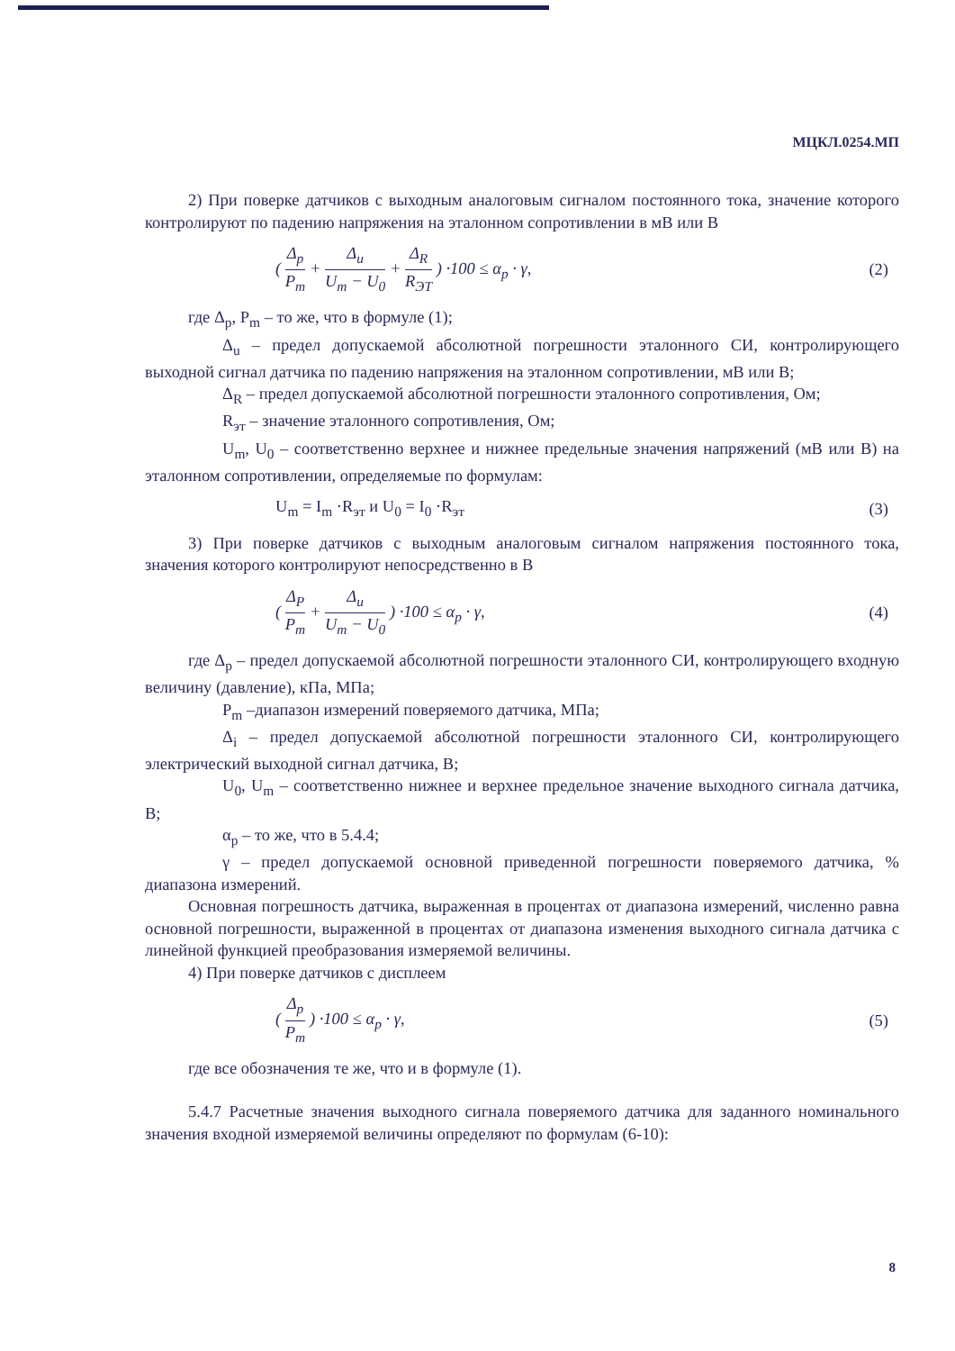МЦКЛ.0254.МП
2) При поверке датчиков с выходным аналоговым сигналом постоянного тока, значение которого контролируют по падению напряжения на эталонном сопротивлении в мВ или В
( Δ<sub>p</sub> P<sub>m</sub> + Δ<sub>u</sub> U<sub>m</sub> − U<sub>0</sub> + Δ<sub>R</sub> R<sub>ЭТ</sub> ) ·100 ≤ α<sub>p</sub> · γ,
(2)
где Δ<sub>p</sub>, P<sub>m</sub> – то же, что в формуле (1);
Δ<sub>u</sub> – предел допускаемой абсолютной погрешности эталонного СИ, контролирующего выходной сигнал датчика по падению напряжения на эталонном сопротивлении, мВ или В;
Δ<sub>R</sub> – предел допускаемой абсолютной погрешности эталонного сопротивления, Ом;
R<sub>эт</sub> – значение эталонного сопротивления, Ом;
U<sub>m</sub>, U<sub>0</sub> – соответственно верхнее и нижнее предельные значения напряжений (мВ или В) на эталонном сопротивлении, определяемые по формулам:
U<sub>m</sub> = I<sub>m</sub> ·R<sub>эт</sub> и U<sub>0</sub> = I<sub>0</sub> ·R<sub>эт</sub> (3)
3) При поверке датчиков с выходным аналоговым сигналом напряжения постоянного тока, значения которого контролируют непосредственно в В
( Δ<sub>P</sub> P<sub>m</sub> + Δ<sub>u</sub> U<sub>m</sub> − U<sub>0</sub> ) ·100 ≤ α<sub>p</sub> · γ,
(4)
где Δ<sub>p</sub> – предел допускаемой абсолютной погрешности эталонного СИ, контролирующего входную величину (давление), кПа, МПа;
P<sub>m</sub> –диапазон измерений поверяемого датчика, МПа;
Δ<sub>i</sub> – предел допускаемой абсолютной погрешности эталонного СИ, контролирующего электрический выходной сигнал датчика, В;
U<sub>0</sub>, U<sub>m</sub> – соответственно нижнее и верхнее предельное значение выходного сигнала датчика, В;
α<sub>p</sub> – то же, что в 5.4.4;
γ – предел допускаемой основной приведенной погрешности поверяемого датчика, % диапазона измерений.
Основная погрешность датчика, выраженная в процентах от диапазона измерений, численно равна основной погрешности, выраженной в процентах от диапазона изменения выходного сигнала датчика с линейной функцией преобразования измеряемой величины.
4) При поверке датчиков с дисплеем
( Δ<sub>p</sub> P<sub>m</sub> ) ·100 ≤ α<sub>p</sub> · γ, (5)
где все обозначения те же, что и в формуле (1).
5.4.7 Расчетные значения выходного сигнала поверяемого датчика для заданного номинального значения входной измеряемой величины определяют по формулам (6-10):
8